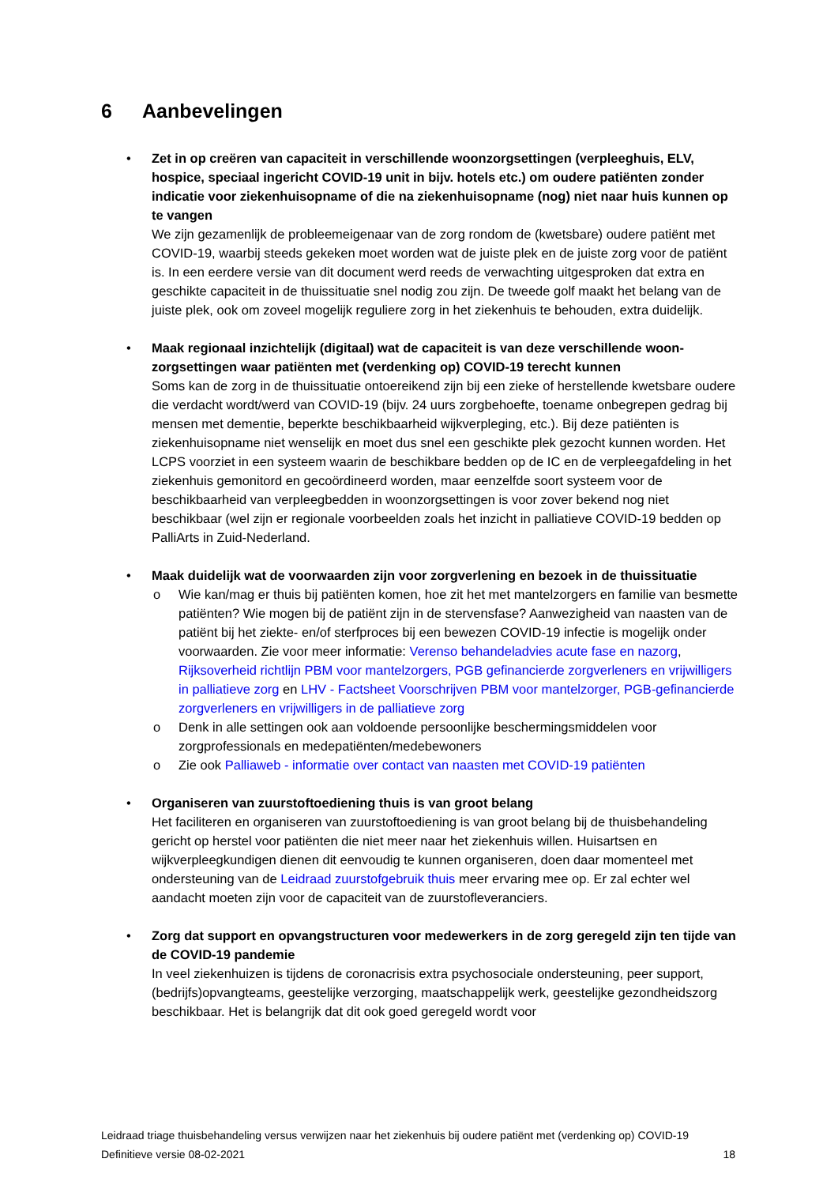6 Aanbevelingen
• Zet in op creëren van capaciteit in verschillende woonzorgsettingen (verpleeghuis, ELV, hospice, speciaal ingericht COVID-19 unit in bijv. hotels etc.) om oudere patiënten zonder indicatie voor ziekenhuisopname of die na ziekenhuisopname (nog) niet naar huis kunnen op te vangen
We zijn gezamenlijk de probleemeigenaar van de zorg rondom de (kwetsbare) oudere patiënt met COVID-19, waarbij steeds gekeken moet worden wat de juiste plek en de juiste zorg voor de patiënt is. In een eerdere versie van dit document werd reeds de verwachting uitgesproken dat extra en geschikte capaciteit in de thuissituatie snel nodig zou zijn. De tweede golf maakt het belang van de juiste plek, ook om zoveel mogelijk reguliere zorg in het ziekenhuis te behouden, extra duidelijk.
• Maak regionaal inzichtelijk (digitaal) wat de capaciteit is van deze verschillende woon-zorgsettingen waar patiënten met (verdenking op) COVID-19 terecht kunnen
Soms kan de zorg in de thuissituatie ontoereikend zijn bij een zieke of herstellende kwetsbare oudere die verdacht wordt/werd van COVID-19 (bijv. 24 uurs zorgbehoefte, toename onbegrepen gedrag bij mensen met dementie, beperkte beschikbaarheid wijkverpleging, etc.). Bij deze patiënten is ziekenhuisopname niet wenselijk en moet dus snel een geschikte plek gezocht kunnen worden. Het LCPS voorziet in een systeem waarin de beschikbare bedden op de IC en de verpleegafdeling in het ziekenhuis gemonitord en gecoördineerd worden, maar eenzelfde soort systeem voor de beschikbaarheid van verpleegbedden in woonzorgsettingen is voor zover bekend nog niet beschikbaar (wel zijn er regionale voorbeelden zoals het inzicht in palliatieve COVID-19 bedden op PalliArts in Zuid-Nederland.
• Maak duidelijk wat de voorwaarden zijn voor zorgverlening en bezoek in de thuissituatie
o Wie kan/mag er thuis bij patiënten komen, hoe zit het met mantelzorgers en familie van besmette patiënten? Wie mogen bij de patiënt zijn in de stervensfase? Aanwezigheid van naasten van de patiënt bij het ziekte- en/of sterfproces bij een bewezen COVID-19 infectie is mogelijk onder voorwaarden. Zie voor meer informatie: Verenso behandeladvies acute fase en nazorg, Rijksoverheid richtlijn PBM voor mantelzorgers, PGB gefinancierde zorgverleners en vrijwilligers in palliatieve zorg en LHV - Factsheet Voorschrijven PBM voor mantelzorger, PGB-gefinancierde zorgverleners en vrijwilligers in de palliatieve zorg
o Denk in alle settingen ook aan voldoende persoonlijke beschermingsmiddelen voor zorgprofessionals en medepatiënten/medebewoners
o Zie ook Palliaweb - informatie over contact van naasten met COVID-19 patiënten
• Organiseren van zuurstoftoediening thuis is van groot belang
Het faciliteren en organiseren van zuurstoftoediening is van groot belang bij de thuisbehandeling gericht op herstel voor patiënten die niet meer naar het ziekenhuis willen. Huisartsen en wijkverpleegkundigen dienen dit eenvoudig te kunnen organiseren, doen daar momenteel met ondersteuning van de Leidraad zuurstofgebruik thuis meer ervaring mee op. Er zal echter wel aandacht moeten zijn voor de capaciteit van de zuurstofleveranciers.
• Zorg dat support en opvangstructuren voor medewerkers in de zorg geregeld zijn ten tijde van de COVID-19 pandemie
In veel ziekenhuizen is tijdens de coronacrisis extra psychosociale ondersteuning, peer support, (bedrijfs)opvangteams, geestelijke verzorging, maatschappelijk werk, geestelijke gezondheidszorg beschikbaar. Het is belangrijk dat dit ook goed geregeld wordt voor
Leidraad triage thuisbehandeling versus verwijzen naar het ziekenhuis bij oudere patiënt met (verdenking op) COVID-19
Definitieve versie 08-02-2021 18